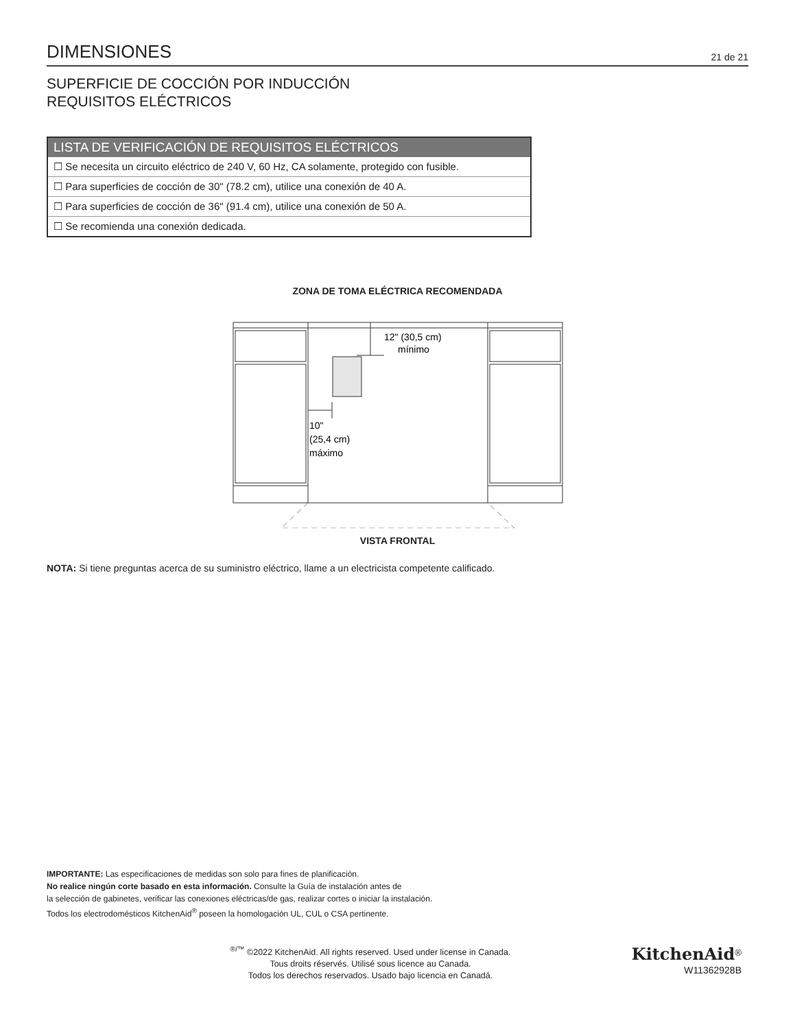DIMENSIONES
21 de 21
SUPERFICIE DE COCCIÓN POR INDUCCIÓN
REQUISITOS ELÉCTRICOS
| LISTA DE VERIFICACIÓN DE REQUISITOS ELÉCTRICOS |
| --- |
| ☐ Se necesita un circuito eléctrico de 240 V, 60 Hz, CA solamente, protegido con fusible. |
| ☐ Para superficies de cocción de 30" (78.2 cm), utilice una conexión de 40 A. |
| ☐ Para superficies de cocción de 36" (91.4 cm), utilice una conexión de 50 A. |
| ☐ Se recomienda una conexión dedicada. |
ZONA DE TOMA ELÉCTRICA RECOMENDADA
12" (30,5 cm)
mínimo
10"
(25,4 cm)
máximo
VISTA FRONTAL
NOTA: Si tiene preguntas acerca de su suministro eléctrico, llame a un electricista competente calificado.
IMPORTANTE: Las especificaciones de medidas son solo para fines de planificación.
No realice ningún corte basado en esta información. Consulte la Guía de instalación antes de
la selección de gabinetes, verificar las conexiones eléctricas/de gas, realizar cortes o iniciar la instalación.
Todos los electrodomésticos KitchenAid<sup>®</sup> poseen la homologación UL, CUL o CSA pertinente.
<sup>®/™</sup> ©2022 KitchenAid. All rights reserved. Used under license in Canada.
Tous droits réservés. Utilisé sous licence au Canada.
Todos los derechos reservados. Usado bajo licencia en Canadá.
KitchenAid<sup>®</sup>
W11362928B